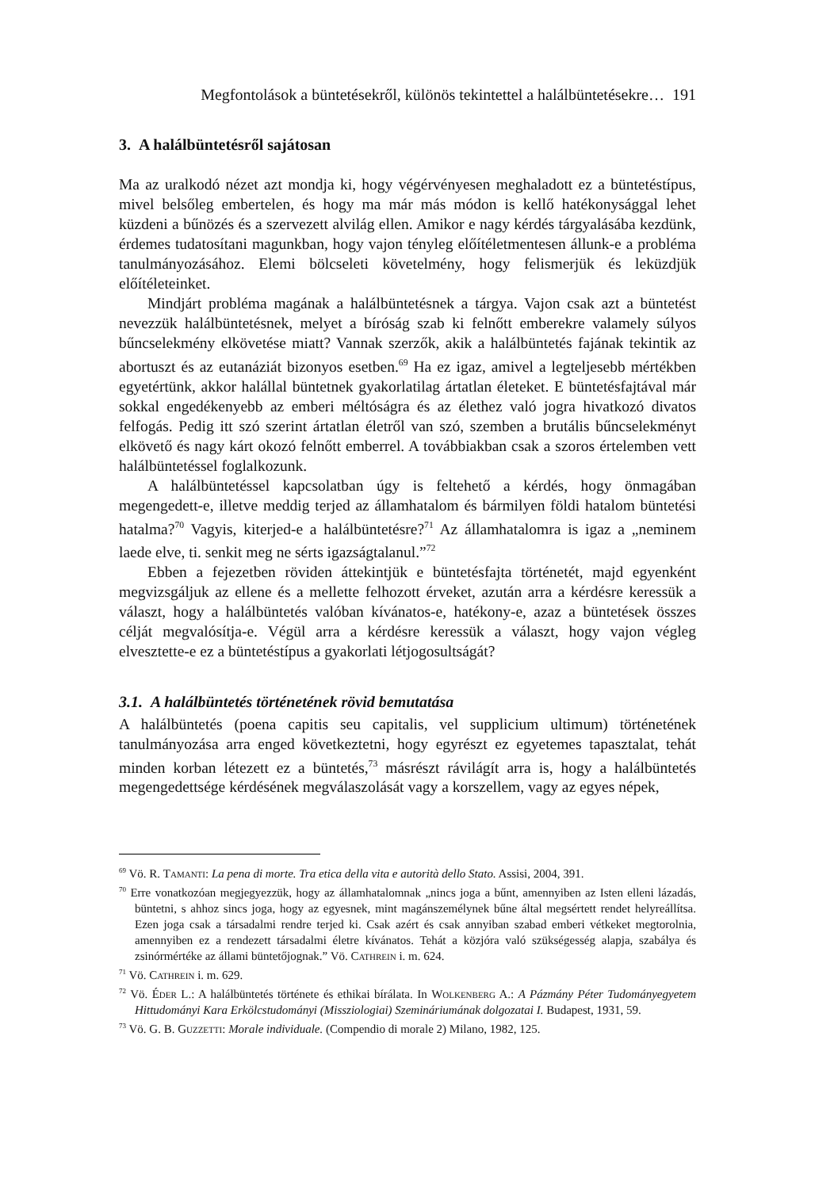Megfontolások a büntetésekről, különös tekintettel a halálbüntetésekre… 191
3. A halálbüntetésről sajátosan
Ma az uralkodó nézet azt mondja ki, hogy végérvényesen meghaladott ez a büntetéstípus, mivel belsőleg embertelen, és hogy ma már más módon is kellő hatékonysággal lehet küzdeni a bűnözés és a szervezett alvilág ellen. Amikor e nagy kérdés tárgyalásába kezdünk, érdemes tudatosítani magunkban, hogy vajon tényleg előítéletmentesen állunk-e a probléma tanulmányozásához. Elemi bölcseleti követelmény, hogy felismerjük és leküzdjük előítéleteinket.
Mindjárt probléma magának a halálbüntetésnek a tárgya. Vajon csak azt a büntetést nevezzük halálbüntetésnek, melyet a bíróság szab ki felnőtt emberekre valamely súlyos bűncselekmény elkövetése miatt? Vannak szerzők, akik a halálbüntetés fajának tekintik az abortuszt és az eutanáziát bizonyos esetben.<sup>69</sup> Ha ez igaz, amivel a legteljesebb mértékben egyetértünk, akkor halállal büntetnek gyakorlatilag ártatlan életeket. E büntetésfajtával már sokkal engedékenyebb az emberi méltóságra és az élethez való jogra hivatkozó divatos felfogás. Pedig itt szó szerint ártatlan életről van szó, szemben a brutális bűncselekményt elkövető és nagy kárt okozó felnőtt emberrel. A továbbiakban csak a szoros értelemben vett halálbüntetéssel foglalkozunk.
A halálbüntetéssel kapcsolatban úgy is feltehető a kérdés, hogy önmagában megengedett-e, illetve meddig terjed az államhatalom és bármilyen földi hatalom büntetési hatalma?<sup>70</sup> Vagyis, kiterjed-e a halálbüntetésre?<sup>71</sup> Az államhatalomra is igaz a „neminem laede elve, ti. senkit meg ne sérts igazságtalanul.”<sup>72</sup>
Ebben a fejezetben röviden áttekintjük e büntetésfajta történetét, majd egyenként megvizsgáljuk az ellene és a mellette felhozott érveket, azután arra a kérdésre keressük a választ, hogy a halálbüntetés valóban kívánatos-e, hatékony-e, azaz a büntetések összes célját megvalósítja-e. Végül arra a kérdésre keressük a választ, hogy vajon végleg elvesztette-e ez a büntetéstípus a gyakorlati létjogosultságát?
3.1. A halálbüntetés történetének rövid bemutatása
A halálbüntetés (poena capitis seu capitalis, vel supplicium ultimum) történetének tanulmányozása arra enged következtetni, hogy egyrészt ez egyetemes tapasztalat, tehát minden korban létezett ez a büntetés,<sup>73</sup> másrészt rávilágít arra is, hogy a halálbüntetés megengedettsége kérdésének megválaszolását vagy a korszellem, vagy az egyes népek,
<sup>69</sup> Vö. R. Tamanti: La pena di morte. Tra etica della vita e autorità dello Stato. Assisi, 2004, 391.
<sup>70</sup> Erre vonatkozóan megjegyezzük, hogy az államhatalomnak „nincs joga a bűnt, amennyiben az Isten elleni lázadás, büntetni, s ahhoz sincs joga, hogy az egyesnek, mint magánszemélynek bűne által megsértett rendet helyreállítsa. Ezen joga csak a társadalmi rendre terjed ki. Csak azért és csak annyiban szabad emberi vétkeket megtorolnia, amennyiben ez a rendezett társadalmi életre kívánatos. Tehát a közjóra való szükségesség alapja, szabálya és zsinórmértéke az állami büntetőjognak.” Vö. Cathrein i. m. 624.
<sup>71</sup> Vö. Cathrein i. m. 629.
<sup>72</sup> Vö. Éder L.: A halálbüntetés története és ethikai bírálata. In Wolkenberg A.: A Pázmány Péter Tudományegyetem Hittudományi Kara Erkölcstudományi (Missziologiai) Szemináriumának dolgozatai I. Budapest, 1931, 59.
<sup>73</sup> Vö. G. B. Guzzetti: Morale individuale. (Compendio di morale 2) Milano, 1982, 125.